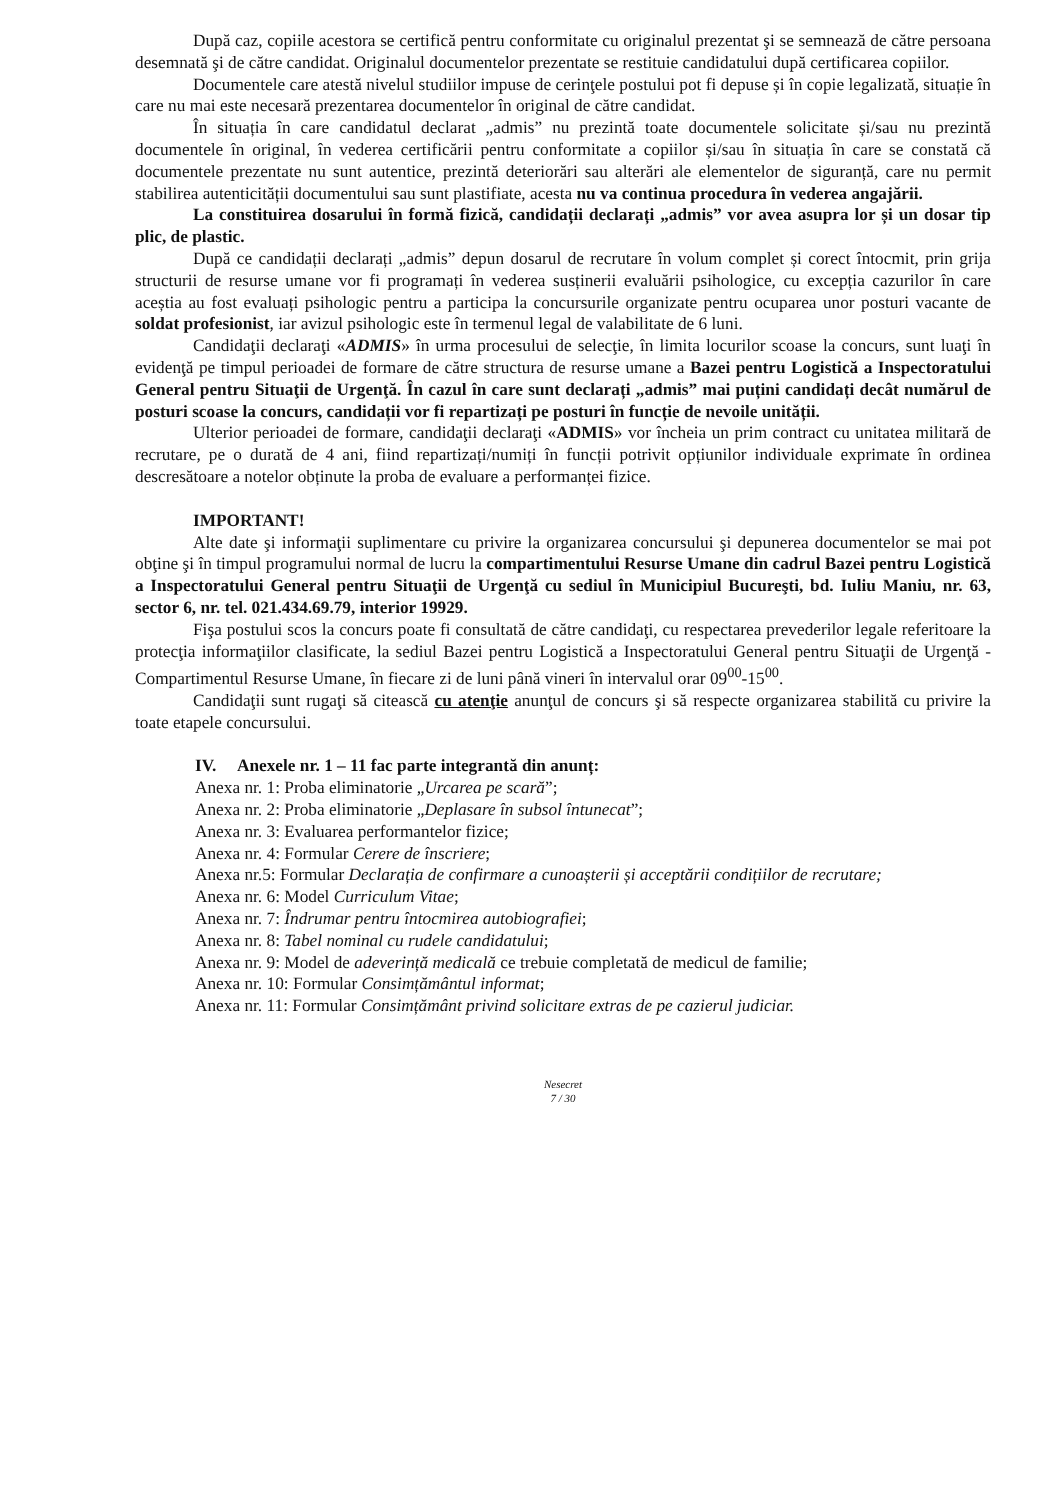După caz, copiile acestora se certifică pentru conformitate cu originalul prezentat şi se semnează de către persoana desemnată şi de către candidat. Originalul documentelor prezentate se restituie candidatului după certificarea copiilor.
Documentele care atestă nivelul studiilor impuse de cerinţele postului pot fi depuse și în copie legalizată, situație în care nu mai este necesară prezentarea documentelor în original de către candidat.
În situația în care candidatul declarat „admis” nu prezintă toate documentele solicitate și/sau nu prezintă documentele în original, în vederea certificării pentru conformitate a copiilor și/sau în situația în care se constată că documentele prezentate nu sunt autentice, prezintă deteriorări sau alterări ale elementelor de siguranță, care nu permit stabilirea autenticității documentului sau sunt plastifiate, acesta nu va continua procedura în vederea angajării.
La constituirea dosarului în formă fizică, candidații declarați „admis” vor avea asupra lor și un dosar tip plic, de plastic.
După ce candidații declarați „admis” depun dosarul de recrutare în volum complet și corect întocmit, prin grija structurii de resurse umane vor fi programați în vederea susținerii evaluării psihologice, cu excepția cazurilor în care aceștia au fost evaluați psihologic pentru a participa la concursurile organizate pentru ocuparea unor posturi vacante de soldat profesionist, iar avizul psihologic este în termenul legal de valabilitate de 6 luni.
Candidaţii declaraţi «ADMIS» în urma procesului de selecţie, în limita locurilor scoase la concurs, sunt luaţi în evidenţă pe timpul perioadei de formare de către structura de resurse umane a Bazei pentru Logistică a Inspectoratului General pentru Situaţii de Urgenţă. În cazul în care sunt declarați „admis” mai puțini candidați decât numărul de posturi scoase la concurs, candidații vor fi repartizați pe posturi în funcție de nevoile unității.
Ulterior perioadei de formare, candidaţii declaraţi «ADMIS» vor încheia un prim contract cu unitatea militară de recrutare, pe o durată de 4 ani, fiind repartizați/numiți în funcții potrivit opțiunilor individuale exprimate în ordinea descresătoare a notelor obținute la proba de evaluare a performanței fizice.
IMPORTANT!
Alte date şi informaţii suplimentare cu privire la organizarea concursului şi depunerea documentelor se mai pot obţine şi în timpul programului normal de lucru la compartimentului Resurse Umane din cadrul Bazei pentru Logistică a Inspectoratului General pentru Situaţii de Urgenţă cu sediul în Municipiul Bucureşti, bd. Iuliu Maniu, nr. 63, sector 6, nr. tel. 021.434.69.79, interior 19929.
Fişa postului scos la concurs poate fi consultată de către candidaţi, cu respectarea prevederilor legale referitoare la protecţia informaţiilor clasificate, la sediul Bazei pentru Logistică a Inspectoratului General pentru Situaţii de Urgenţă - Compartimentul Resurse Umane, în fiecare zi de luni până vineri în intervalul orar 09<sup>00</sup>-15<sup>00</sup>.
Candidaţii sunt rugaţi să citească cu atenţie anunţul de concurs şi să respecte organizarea stabilită cu privire la toate etapele concursului.
IV. Anexele nr. 1 – 11 fac parte integrantă din anunț:
Anexa nr. 1: Proba eliminatorie „Urcarea pe scară”;
Anexa nr. 2: Proba eliminatorie „Deplasare în subsol întunecat”;
Anexa nr. 3: Evaluarea performantelor fizice;
Anexa nr. 4: Formular Cerere de înscriere;
Anexa nr.5: Formular Declarația de confirmare a cunoașterii și acceptării condițiilor de recrutare;
Anexa nr. 6: Model Curriculum Vitae;
Anexa nr. 7: Îndrumar pentru întocmirea autobiografiei;
Anexa nr. 8: Tabel nominal cu rudele candidatului;
Anexa nr. 9: Model de adeverință medicală ce trebuie completată de medicul de familie;
Anexa nr. 10: Formular Consimțământul informat;
Anexa nr. 11: Formular Consimțământ privind solicitare extras de pe cazierul judiciar.
Nesecret
7 / 30